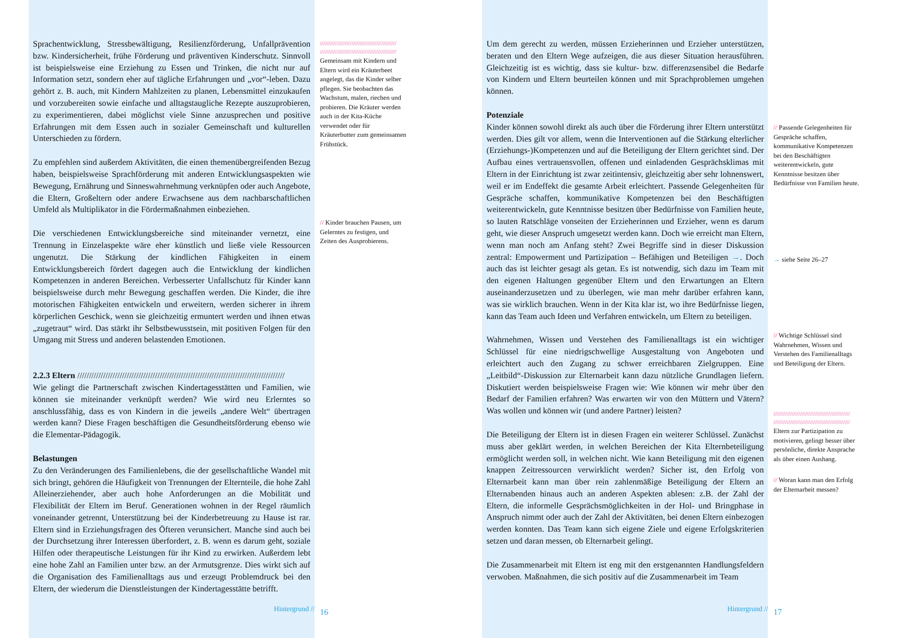Sprachentwicklung, Stressbewältigung, Resilienzförderung, Unfallprävention bzw. Kindersicherheit, frühe Förderung und präventiven Kinderschutz. Sinnvoll ist beispielsweise eine Erziehung zu Essen und Trinken, die nicht nur auf Information setzt, sondern eher auf tägliche Erfahrungen und „vor“-leben. Dazu gehört z. B. auch, mit Kindern Mahlzeiten zu planen, Lebensmittel einzukaufen und vorzubereiten sowie einfache und alltagstaugliche Rezepte auszuprobieren, zu experimentieren, dabei möglichst viele Sinne anzusprechen und positive Erfahrungen mit dem Essen auch in sozialer Gemeinschaft und kulturellen Unterschieden zu fördern.
Zu empfehlen sind außerdem Aktivitäten, die einen themenübergreifenden Bezug haben, beispielsweise Sprachförderung mit anderen Entwicklungsaspekten wie Bewegung, Ernährung und Sinneswahrnehmung verknüpfen oder auch Angebote, die Eltern, Großeltern oder andere Erwachsene aus dem nachbarschaftlichen Umfeld als Multiplikator in die Fördermaßnahmen einbeziehen.
Die verschiedenen Entwicklungsbereiche sind miteinander vernetzt, eine Trennung in Einzelaspekte wäre eher künstlich und ließe viele Ressourcen ungenutzt. Die Stärkung der kindlichen Fähigkeiten in einem Entwicklungsbereich fördert dagegen auch die Entwicklung der kindlichen Kompetenzen in anderen Bereichen. Verbesserter Unfallschutz für Kinder kann beispielsweise durch mehr Bewegung geschaffen werden. Die Kinder, die ihre motorischen Fähigkeiten entwickeln und erweitern, werden sicherer in ihrem körperlichen Geschick, wenn sie gleichzeitig ermuntert werden und ihnen etwas „zugetraut“ wird. Das stärkt ihr Selbstbewusstsein, mit positiven Folgen für den Umgang mit Stress und anderen belastenden Emotionen.
2.2.3 Eltern ////////////////////////////////////////////////////////////////////////////////////////
Wie gelingt die Partnerschaft zwischen Kindertagesstätten und Familien, wie können sie miteinander verknüpft werden? Wie wird neu Erlerntes so anschlussfähig, dass es von Kindern in die jeweils „andere Welt“ übertragen werden kann? Diese Fragen beschäftigen die Gesundheitsförderung ebenso wie die Elementar-Pädagogik.
Belastungen
Zu den Veränderungen des Familienlebens, die der gesellschaftliche Wandel mit sich bringt, gehören die Häufigkeit von Trennungen der Elternteile, die hohe Zahl Alleinerziehender, aber auch hohe Anforderungen an die Mobilität und Flexibilität der Eltern im Beruf. Generationen wohnen in der Regel räumlich voneinander getrennt, Unterstützung bei der Kinderbetreuung zu Hause ist rar. Eltern sind in Erziehungsfragen des Öfteren verunsichert. Manche sind auch bei der Durchsetzung ihrer Interessen überfordert, z. B. wenn es darum geht, soziale Hilfen oder therapeutische Leistungen für ihr Kind zu erwirken. Außerdem lebt eine hohe Zahl an Familien unter bzw. an der Armutsgrenze. Dies wirkt sich auf die Organisation des Familienalltags aus und erzeugt Problemdruck bei den Eltern, der wiederum die Dienstleistungen der Kindertagesstätte betrifft.
Hintergrund //
//////////////////////////////////////////////
//////////////////////////////////////////////
Gemeinsam mit Kindern und Eltern wird ein Kräuterbeet angelegt, das die Kinder selber pflegen. Sie beobachten das Wachstum, malen, riechen und probieren. Die Kräuter werden auch in der Kita-Küche verwendet oder für Kräuterbutter zum gemeinsamen Frühstück.
// Kinder brauchen Pausen, um Gelerntes zu festigen, und Zeiten des Ausprobierens.
16
Um dem gerecht zu werden, müssen Erzieherinnen und Erzieher unterstützen, beraten und den Eltern Wege aufzeigen, die aus dieser Situation herausführen. Gleichzeitig ist es wichtig, dass sie kultur- bzw. differenzsensibel die Bedarfe von Kindern und Eltern beurteilen können und mit Sprachproblemen umgehen können.
Potenziale
Kinder können sowohl direkt als auch über die Förderung ihrer Eltern unterstützt werden. Dies gilt vor allem, wenn die Interventionen auf die Stärkung elterlicher (Erziehungs-)Kompetenzen und auf die Beteiligung der Eltern gerichtet sind. Der Aufbau eines vertrauensvollen, offenen und einladenden Gesprächsklimas mit Eltern in der Einrichtung ist zwar zeitintensiv, gleichzeitig aber sehr lohnenswert, weil er im Endeffekt die gesamte Arbeit erleichtert. Passende Gelegenheiten für Gespräche schaffen, kommunikative Kompetenzen bei den Beschäftigten weiterentwickeln, gute Kenntnisse besitzen über Bedürfnisse von Familien heute, so lauten Ratschläge vonseiten der Erzieherinnen und Erzieher, wenn es darum geht, wie dieser Anspruch umgesetzt werden kann. Doch wie erreicht man Eltern, wenn man noch am Anfang steht? Zwei Begriffe sind in dieser Diskussion zentral: Empowerment und Partizipation – Befähigen und Beteiligen →. Doch auch das ist leichter gesagt als getan. Es ist notwendig, sich dazu im Team mit den eigenen Haltungen gegenüber Eltern und den Erwartungen an Eltern auseinanderzusetzen und zu überlegen, wie man mehr darüber erfahren kann, was sie wirklich brauchen. Wenn in der Kita klar ist, wo ihre Bedürfnisse liegen, kann das Team auch Ideen und Verfahren entwickeln, um Eltern zu beteiligen.
Wahrnehmen, Wissen und Verstehen des Familienalltags ist ein wichtiger Schlüssel für eine niedrigschwellige Ausgestaltung von Angeboten und erleichtert auch den Zugang zu schwer erreichbaren Zielgruppen. Eine „Leitbild“-Diskussion zur Elternarbeit kann dazu nützliche Grundlagen liefern. Diskutiert werden beispielsweise Fragen wie: Wie können wir mehr über den Bedarf der Familien erfahren? Was erwarten wir von den Müttern und Vätern? Was wollen und können wir (und andere Partner) leisten?
Die Beteiligung der Eltern ist in diesen Fragen ein weiterer Schlüssel. Zunächst muss aber geklärt werden, in welchen Bereichen der Kita Elternbeteiligung ermöglicht werden soll, in welchen nicht. Wie kann Beteiligung mit den eigenen knappen Zeitressourcen verwirklicht werden? Sicher ist, den Erfolg von Elternarbeit kann man über rein zahlenmäßige Beteiligung der Eltern an Elternabenden hinaus auch an anderen Aspekten ablesen: z.B. der Zahl der Eltern, die informelle Gesprächsmöglichkeiten in der Hol- und Bringphase in Anspruch nimmt oder auch der Zahl der Aktivitäten, bei denen Eltern einbezogen werden konnten. Das Team kann sich eigene Ziele und eigene Erfolgskriterien setzen und daran messen, ob Elternarbeit gelingt.
Die Zusammenarbeit mit Eltern ist eng mit den erstgenannten Handlungsfeldern verwoben. Maßnahmen, die sich positiv auf die Zusammenarbeit im Team
Hintergrund //
// Passende Gelegenheiten für Gespräche schaffen, kommunikative Kompetenzen bei den Beschäftigten weiterentwickeln, gute Kenntnisse besitzen über Bedürfnisse von Familien heute.
→ siehe Seite 26–27
// Wichtige Schlüssel sind Wahrnehmen, Wissen und Verstehen des Familienalltags und Beteiligung der Eltern.
//////////////////////////////////////////////
//////////////////////////////////////////////
Eltern zur Partizipation zu motivieren, gelingt besser über persönliche, direkte Ansprache als über einen Aushang.
// Woran kann man den Erfolg der Elternarbeit messen?
17